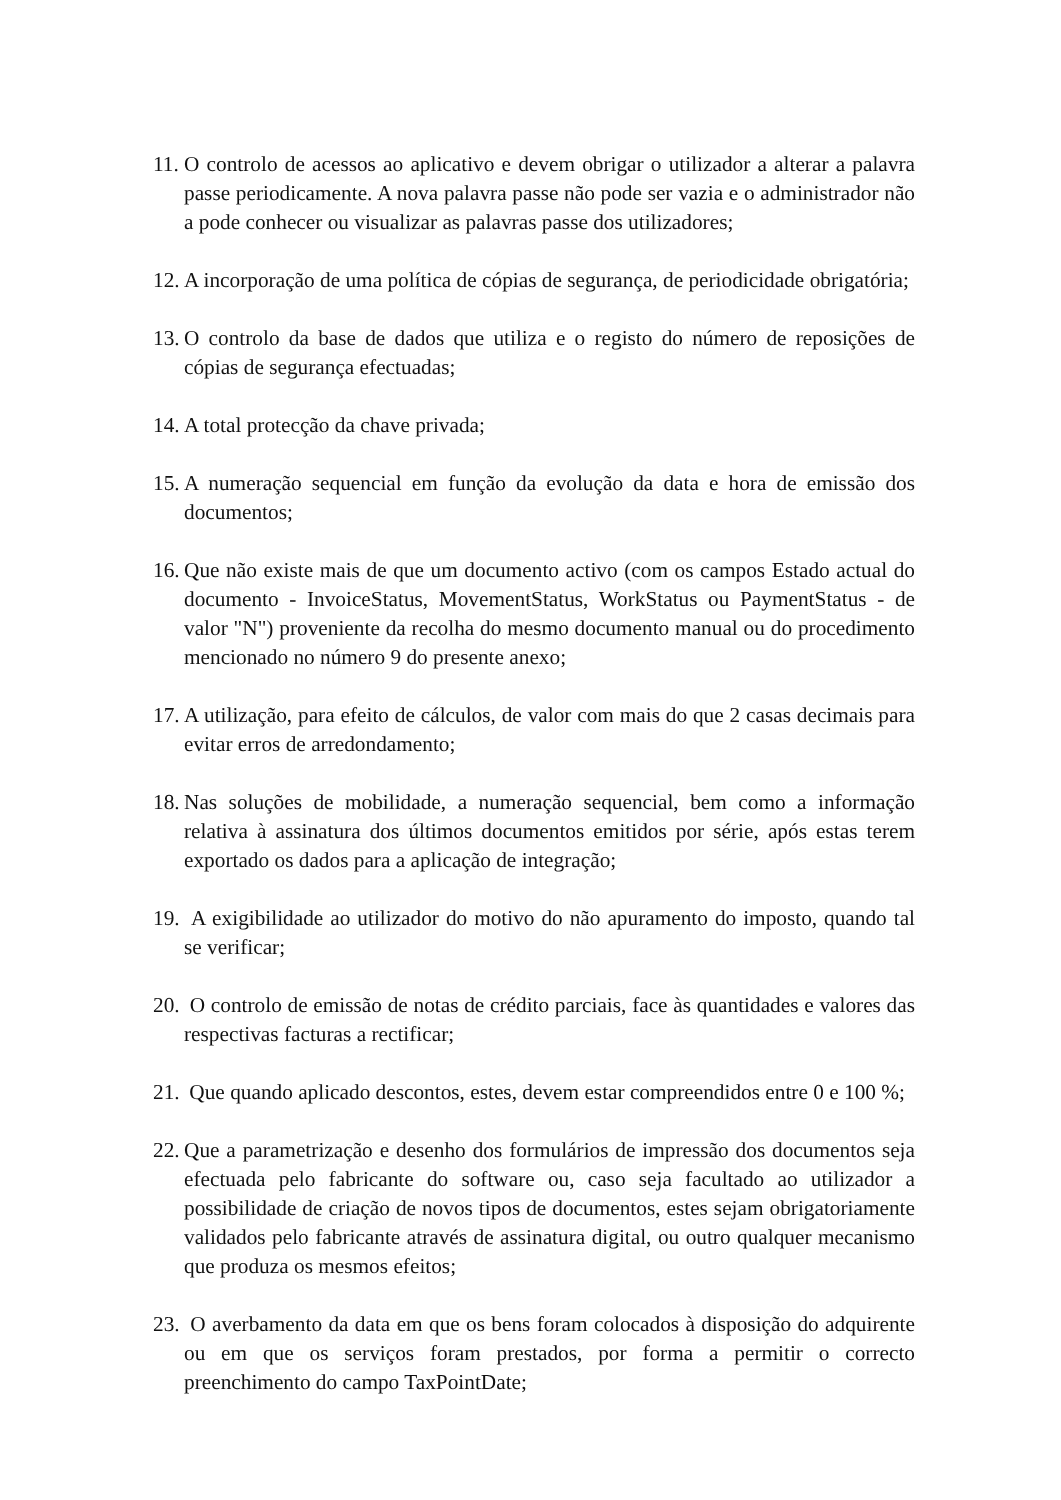11. O controlo de acessos ao aplicativo e devem obrigar o utilizador a alterar a palavra passe periodicamente. A nova palavra passe não pode ser vazia e o administrador não a pode conhecer ou visualizar as palavras passe dos utilizadores;
12. A incorporação de uma política de cópias de segurança, de periodicidade obrigatória;
13. O controlo da base de dados que utiliza e o registo do número de reposições de cópias de segurança efectuadas;
14. A total protecção da chave privada;
15. A numeração sequencial em função da evolução da data e hora de emissão dos documentos;
16. Que não existe mais de que um documento activo (com os campos Estado actual do documento - InvoiceStatus, MovementStatus, WorkStatus ou PaymentStatus - de valor "N") proveniente da recolha do mesmo documento manual ou do procedimento mencionado no número 9 do presente anexo;
17. A utilização, para efeito de cálculos, de valor com mais do que 2 casas decimais para evitar erros de arredondamento;
18. Nas soluções de mobilidade, a numeração sequencial, bem como a informação relativa à assinatura dos últimos documentos emitidos por série, após estas terem exportado os dados para a aplicação de integração;
19. A exigibilidade ao utilizador do motivo do não apuramento do imposto, quando tal se verificar;
20. O controlo de emissão de notas de crédito parciais, face às quantidades e valores das respectivas facturas a rectificar;
21. Que quando aplicado descontos, estes, devem estar compreendidos entre 0 e 100 %;
22. Que a parametrização e desenho dos formulários de impressão dos documentos seja efectuada pelo fabricante do software ou, caso seja facultado ao utilizador a possibilidade de criação de novos tipos de documentos, estes sejam obrigatoriamente validados pelo fabricante através de assinatura digital, ou outro qualquer mecanismo que produza os mesmos efeitos;
23. O averbamento da data em que os bens foram colocados à disposição do adquirente ou em que os serviços foram prestados, por forma a permitir o correcto preenchimento do campo TaxPointDate;